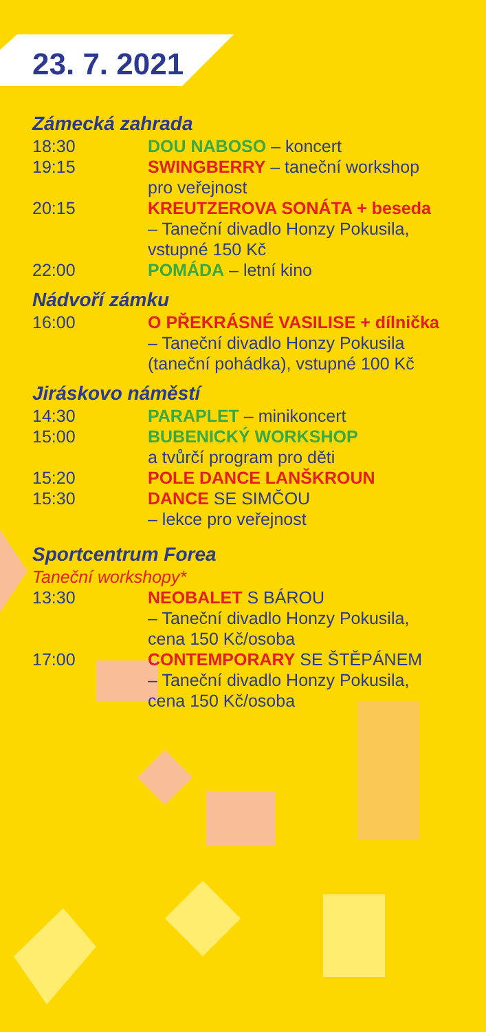23. 7. 2021
Zámecká zahrada
18:30 DOU NABOSO – koncert
19:15 SWINGBERRY – taneční workshop
pro veřejnost
20:15 KREUTZEROVA SONÁTA + beseda
– Taneční divadlo Honzy Pokusila,
vstupné 150 Kč
22:00 POMÁDA – letní kino
Nádvoří zámku
16:00 O PŘEKRÁSNÉ VASILISE + dílnička
– Taneční divadlo Honzy Pokusila
(taneční pohádka), vstupné 100 Kč
Jiráskovo náměstí
14:30 PARAPLET – minikoncert
15:00 BUBENICKÝ WORKSHOP
a tvůrčí program pro děti
15:20 POLE DANCE LANŠKROUN
15:30 DANCE SE SIMČOU
– lekce pro veřejnost
Sportcentrum Forea
Taneční workshopy*
13:30 NEOBALET S BÁROU
– Taneční divadlo Honzy Pokusila,
cena 150 Kč/osoba
17:00 CONTEMPORARY SE ŠTĚPÁNEM
– Taneční divadlo Honzy Pokusila,
cena 150 Kč/osoba